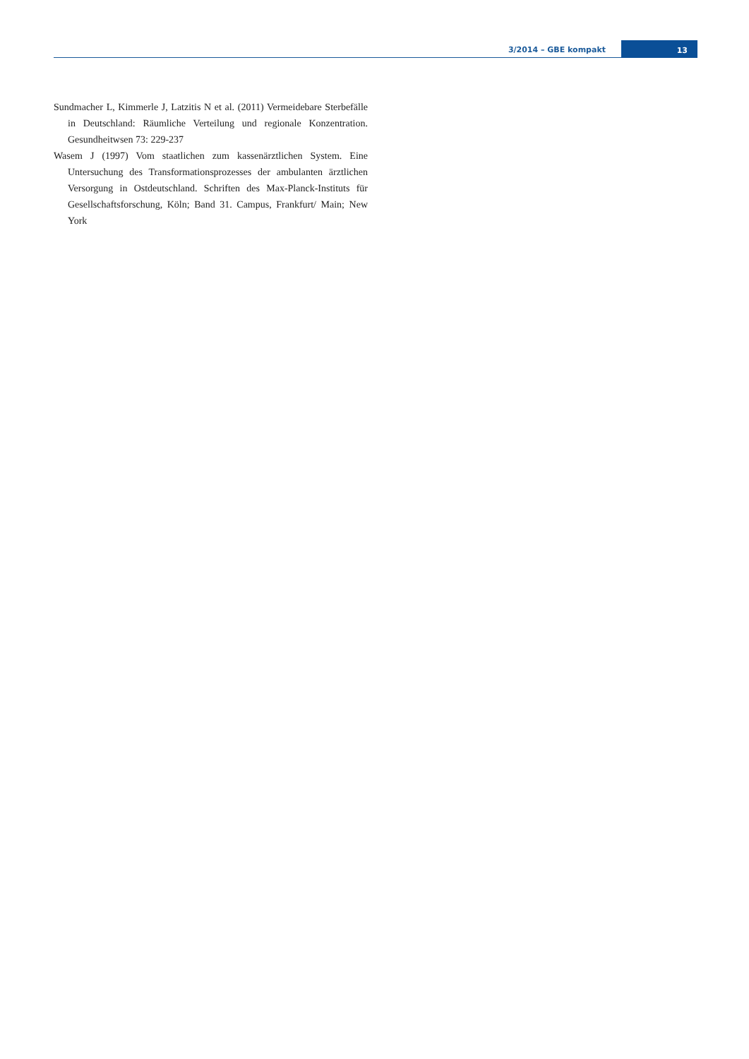3/2014 – GBE kompakt
13
Sundmacher L, Kimmerle J, Latzitis N et al. (2011) Vermeidebare Sterbe­fälle in Deutschland: Räumliche Verteilung und regionale Konzent­ration. Gesundheitwsen 73: 229-237
Wasem J (1997) Vom staatlichen zum kassenärztlichen System. Eine Untersuchung des Transformationsprozesses der ambulanten ärzt­lichen Versorgung in Ostdeutschland. Schriften des Max-Planck-Ins­tituts für Gesellschaftsforschung, Köln; Band 31. Campus, Frankfurt/ Main; New York